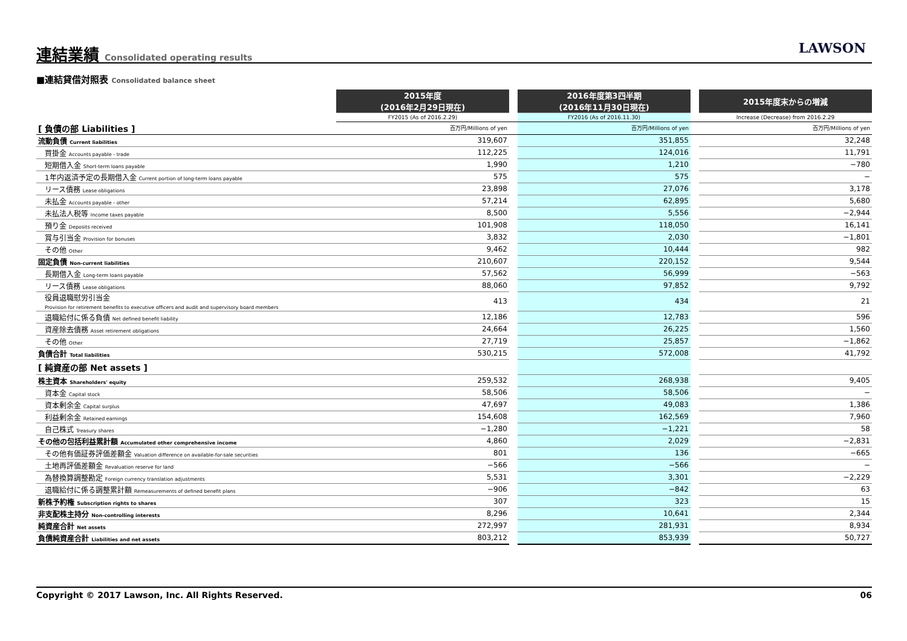連結業績 Consolidated operating results
LAWSON
■連結貸借対照表 Consolidated balance sheet
| | 2015年度 (2016年2月29日現在) | | 2016年度第3四半期 (2016年11月30日現在) | | 2015年度末からの増減 |
| --- | --- | --- | --- | --- | --- |
| | FY2015 (As of 2016.2.29) | | FY2016 (As of 2016.11.30) | | Increase (Decrease) from 2016.2.29 |
| [ 負債の部 Liabilities ] | 百万円/Millions of yen | | 百万円/Millions of yen | | 百万円/Millions of yen |
| 流動負債 Current liabilities | 319,607 | | 351,855 | | 32,248 |
| 買掛金 Accounts payable - trade | 112,225 | | 124,016 | | 11,791 |
| 短期借入金 Short-term loans payable | 1,990 | | 1,210 | | −780 |
| 1年内返済予定の長期借入金 Current portion of long-term loans payable | 575 | | 575 | | − |
| リース債務 Lease obligations | 23,898 | | 27,076 | | 3,178 |
| 未払金 Accounts payable - other | 57,214 | | 62,895 | | 5,680 |
| 未払法人税等 Income taxes payable | 8,500 | | 5,556 | | −2,944 |
| 預り金 Deposits received | 101,908 | | 118,050 | | 16,141 |
| 賞与引当金 Provision for bonuses | 3,832 | | 2,030 | | −1,801 |
| その他 Other | 9,462 | | 10,444 | | 982 |
| 固定負債 Non-current liabilities | 210,607 | | 220,152 | | 9,544 |
| 長期借入金 Long-term loans payable | 57,562 | | 56,999 | | −563 |
| リース債務 Lease obligations | 88,060 | | 97,852 | | 9,792 |
| 役員退職慰労引当金 Provision for retirement benefits to executive officers and audit and supervisory board members | 413 | | 434 | | 21 |
| 退職給付に係る負債 Net defined benefit liability | 12,186 | | 12,783 | | 596 |
| 資産除去債務 Asset retirement obligations | 24,664 | | 26,225 | | 1,560 |
| その他 Other | 27,719 | | 25,857 | | −1,862 |
| 負債合計 Total liabilities | 530,215 | | 572,008 | | 41,792 |
| [ 純資産の部 Net assets ] | | | | | |
| 株主資本 Shareholders' equity | 259,532 | | 268,938 | | 9,405 |
| 資本金 Capital stock | 58,506 | | 58,506 | | − |
| 資本剰余金 Capital surplus | 47,697 | | 49,083 | | 1,386 |
| 利益剰余金 Retained earnings | 154,608 | | 162,569 | | 7,960 |
| 自己株式 Treasury shares | −1,280 | | −1,221 | | 58 |
| その他の包括利益累計額 Accumulated other comprehensive income | 4,860 | | 2,029 | | −2,831 |
| その他有価証券評価差額金 Valuation difference on available-for-sale securities | 801 | | 136 | | −665 |
| 土地再評価差額金 Revaluation reserve for land | −566 | | −566 | | − |
| 為替換算調整勘定 Foreign currency translation adjustments | 5,531 | | 3,301 | | −2,229 |
| 退職給付に係る調整累計額 Remeasurements of defined benefit plans | −906 | | −842 | | 63 |
| 新株予約権 Subscription rights to shares | 307 | | 323 | | 15 |
| 非支配株主持分 Non-controlling interests | 8,296 | | 10,641 | | 2,344 |
| 純資産合計 Net assets | 272,997 | | 281,931 | | 8,934 |
| 負債純資産合計 Liabilities and net assets | 803,212 | | 853,939 | | 50,727 |
Copyright © 2017 Lawson, Inc. All Rights Reserved. 06